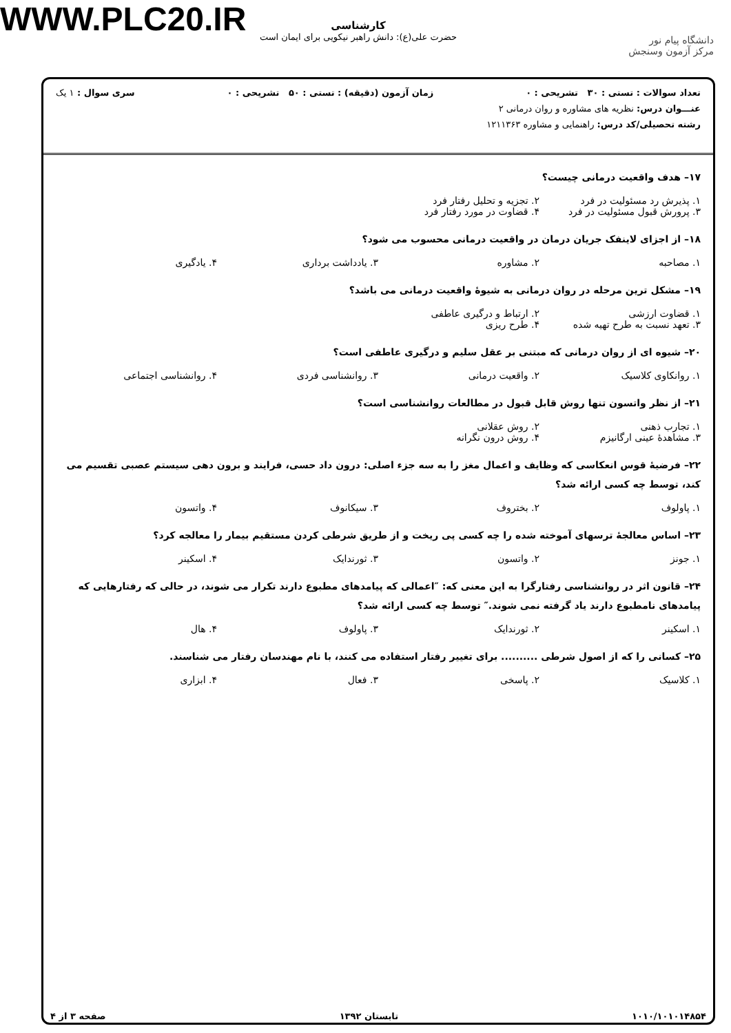WWW.PLC20.IR
کارشناسی
حضرت علی(ع): دانش راهبر نیکویی برای ایمان است
دانشگاه پیام نور
مرکز آزمون وسنجش
تعداد سوالات : تستی : ۳۰ تشریحی : ۰ زمان آزمون (دقیقه) : تستی : ۵۰ تشریحی : ۰ سری سوال : ۱ یک
عنـــوان درس: نظریه های مشاوره و روان درمانی ۲
رشته تحصیلی/کد درس: راهنمایی و مشاوره ۱۲۱۱۳۶۳
۱۷– هدف واقعیت درمانی چیست؟
۱. پذیرش رد مسئولیت در فرد ۲. تجزیه و تحلیل رفتار فرد ۳. پرورش قبول مسئولیت در فرد ۴. قضاوت در مورد رفتار فرد
۱۸– از اجزای لاینفک جریان درمان در واقعیت درمانی محسوب می شود؟
۱. مصاحبه ۲. مشاوره ۳. یادداشت برداری ۴. یادگیری
۱۹– مشکل ترین مرحله در روان درمانی به شیوهٔ واقعیت درمانی می باشد؟
۱. قضاوت ارزشی ۲. ارتباط و درگیری عاطفی ۳. تعهد نسبت به طرح تهیه شده ۴. طرح ریزی
۲۰– شیوه ای از روان درمانی که مبتنی بر عقل سلیم و درگیری عاطفی است؟
۱. روانکاوی کلاسیک ۲. واقعیت درمانی ۳. روانشناسی فردی ۴. روانشناسی اجتماعی
۲۱– از نظر واتسون تنها روش قابل قبول در مطالعات روانشناسی است؟
۱. تجارب ذهنی ۲. روش عقلانی ۳. مشاهدهٔ عینی ارگانیزم ۴. روش درون نگرانه
۲۲– فرضیهٔ قوس انعکاسی که وظایف و اعمال مغز را به سه جزء اصلی: درون داد حسی، فرایند و برون دهی سیستم عصبی تقسیم می کند، توسط چه کسی ارائه شد؟
۱. پاولوف ۲. بختروف ۳. سیکانوف ۴. واتسون
۲۳– اساس معالجهٔ ترسهای آموخته شده را چه کسی پی ریخت و از طریق شرطی کردن مستقیم بیمار را معالجه کرد؟
۱. جونز ۲. واتسون ۳. ثورندایک ۴. اسکینر
۲۴– قانون اثر در روانشناسی رفتارگرا به این معنی که: ″اعمالی که پیامدهای مطبوع دارند تکرار می شوند، در حالی که رفتارهایی که پیامدهای نامطبوع دارند یاد گرفته نمی شوند.″ توسط چه کسی ارائه شد؟
۱. اسکینر ۲. ثورندایک ۳. پاولوف ۴. هال
۲۵– کسانی را که از اصول شرطی .......... برای تغییر رفتار استفاده می کنند، با نام مهندسان رفتار می شناسند.
۱. کلاسیک ۲. پاسخی ۳. فعال ۴. ابزاری
۱۰۱۰/۱۰۱۰۱۴۸۵۴ تابستان ۱۳۹۲ صفحه ۳ از ۴